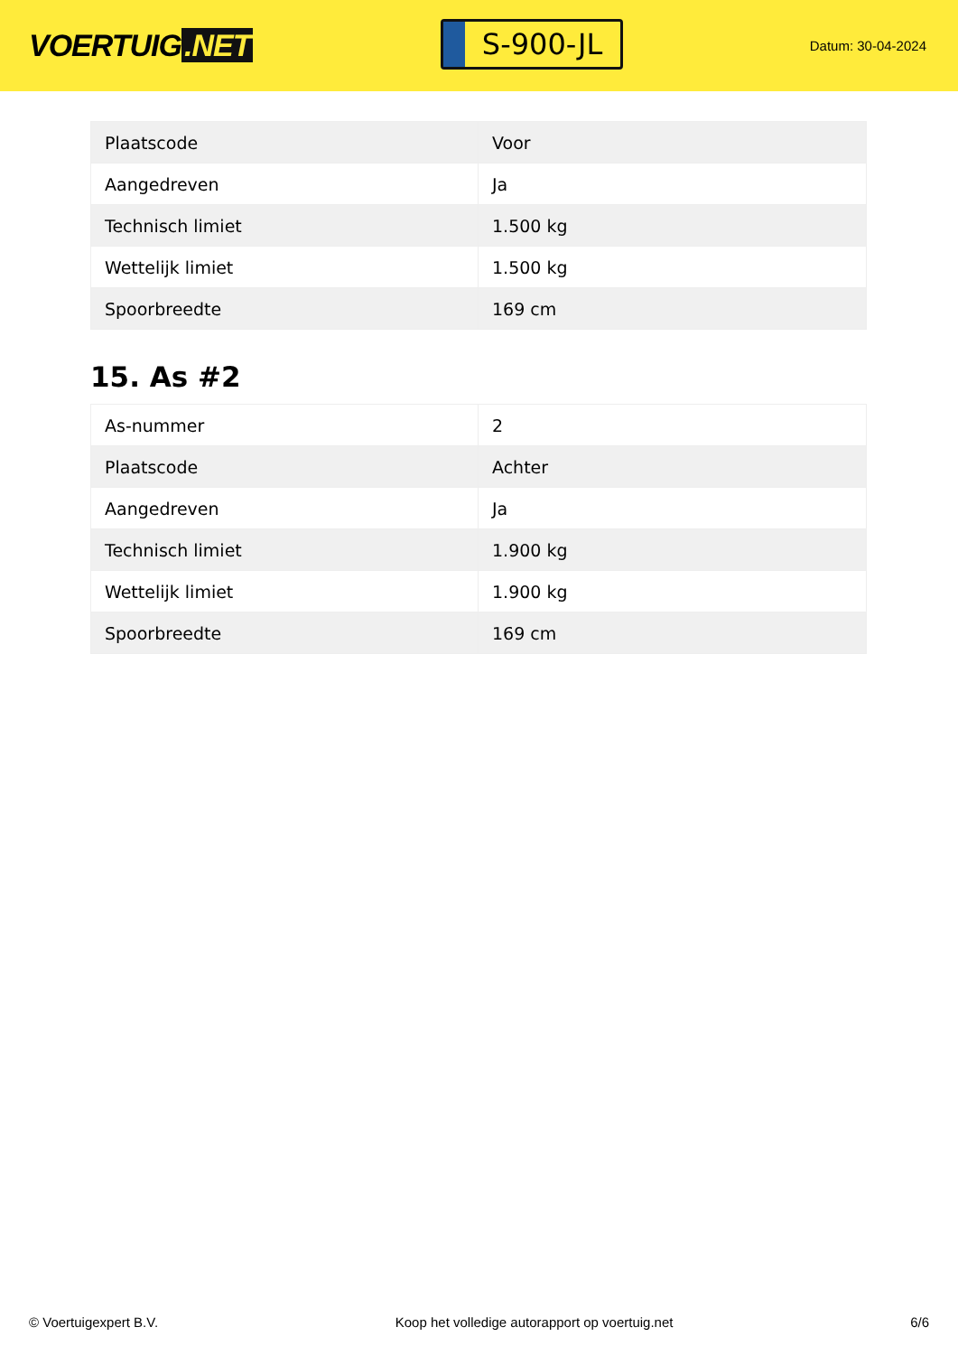VOERTUIG.NET
S-900-JL
Datum: 30-04-2024
| Plaatscode | Voor |
| Aangedreven | Ja |
| Technisch limiet | 1.500 kg |
| Wettelijk limiet | 1.500 kg |
| Spoorbreedte | 169 cm |
15. As #2
| As-nummer | 2 |
| Plaatscode | Achter |
| Aangedreven | Ja |
| Technisch limiet | 1.900 kg |
| Wettelijk limiet | 1.900 kg |
| Spoorbreedte | 169 cm |
© Voertuigexpert B.V. Koop het volledige autorapport op voertuig.net 6/6